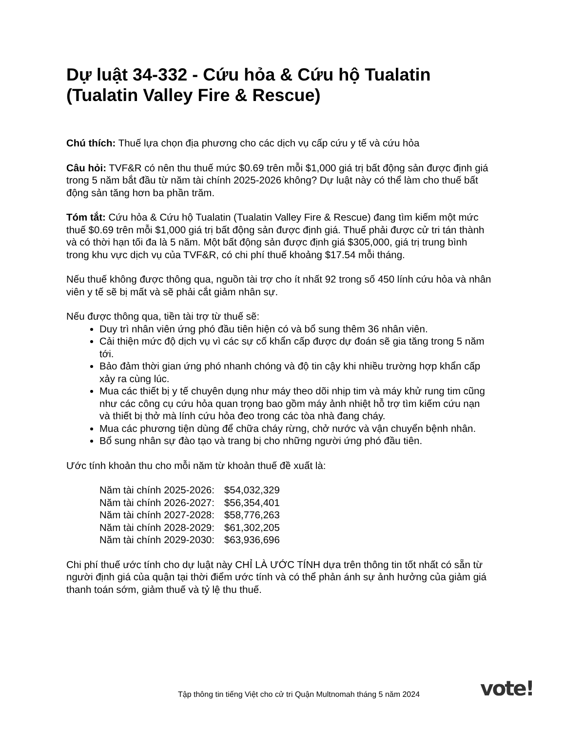Dự luật 34-332 - Cứu hỏa & Cứu hộ Tualatin (Tualatin Valley Fire & Rescue)
Chú thích: Thuế lựa chọn địa phương cho các dịch vụ cấp cứu y tế và cứu hỏa
Câu hỏi: TVF&R có nên thu thuế mức $0.69 trên mỗi $1,000 giá trị bất động sản được định giá trong 5 năm bắt đầu từ năm tài chính 2025-2026 không? Dự luật này có thể làm cho thuế bất động sản tăng hơn ba phần trăm.
Tóm tắt: Cứu hỏa & Cứu hộ Tualatin (Tualatin Valley Fire & Rescue) đang tìm kiếm một mức thuế $0.69 trên mỗi $1,000 giá trị bất động sản được định giá. Thuế phải được cử tri tán thành và có thời hạn tối đa là 5 năm. Một bất động sản được định giá $305,000, giá trị trung bình trong khu vực dịch vụ của TVF&R, có chi phí thuế khoảng $17.54 mỗi tháng.
Nếu thuế không được thông qua, nguồn tài trợ cho ít nhất 92 trong số 450 lính cứu hỏa và nhân viên y tế sẽ bị mất và sẽ phải cắt giảm nhân sự.
Nếu được thông qua, tiền tài trợ từ thuế sẽ:
Duy trì nhân viên ứng phó đầu tiên hiện có và bổ sung thêm 36 nhân viên.
Cải thiện mức độ dịch vụ vì các sự cố khẩn cấp được dự đoán sẽ gia tăng trong 5 năm tới.
Bảo đảm thời gian ứng phó nhanh chóng và độ tin cậy khi nhiều trường hợp khẩn cấp xảy ra cùng lúc.
Mua các thiết bị y tế chuyên dụng như máy theo dõi nhịp tim và máy khử rung tim cũng như các công cụ cứu hỏa quan trọng bao gồm máy ảnh nhiệt hỗ trợ tìm kiếm cứu nạn và thiết bị thở mà lính cứu hỏa đeo trong các tòa nhà đang cháy.
Mua các phương tiện dùng để chữa cháy rừng, chở nước và vận chuyển bệnh nhân.
Bổ sung nhân sự đào tạo và trang bị cho những người ứng phó đầu tiên.
Ước tính khoản thu cho mỗi năm từ khoản thuế đề xuất là:
| Năm tài chính 2025-2026: | $54,032,329 |
| Năm tài chính 2026-2027: | $56,354,401 |
| Năm tài chính 2027-2028: | $58,776,263 |
| Năm tài chính 2028-2029: | $61,302,205 |
| Năm tài chính 2029-2030: | $63,936,696 |
Chi phí thuế ước tính cho dự luật này CHỈ LÀ ƯỚC TÍNH dựa trên thông tin tốt nhất có sẵn từ người định giá của quận tại thời điểm ước tính và có thể phản ánh sự ảnh hưởng của giảm giá thanh toán sớm, giảm thuế và tỷ lệ thu thuế.
Tập thông tin tiếng Việt cho cử tri Quận Multnomah tháng 5 năm 2024
vote!